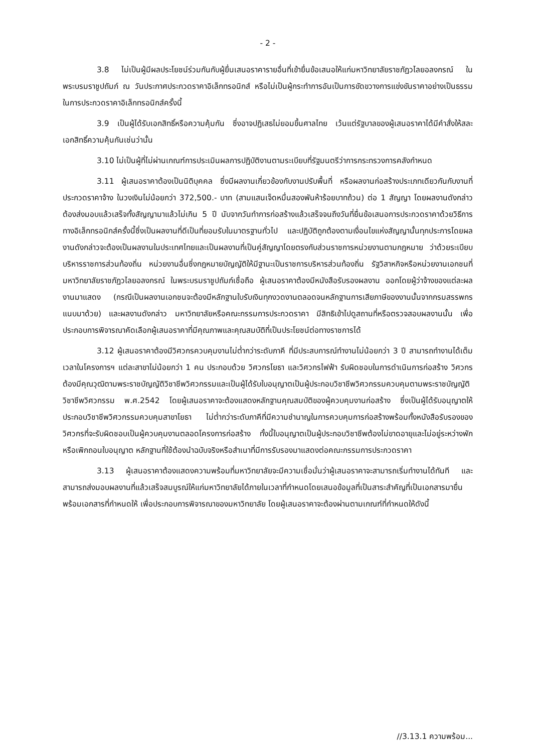- 2 -
3.8 ไม่เป็นผู้มีผลประโยชน์ร่วมกันกับผู้ยื่นเสนอราคารายอื่นที่เข้ายื่นข้อเสนอให้แก่มหาวิทยาลัยราชภัฏวไลยอลงกรณ์ ในพระบรมราชูปถัมภ์ ณ วันประกาศประกวดราคาอิเล็กทรอนิกส์ หรือไม่เป็นผู้กระทำการอันเป็นการขัดขวางการแข่งขันราคาอย่างเป็นธรรม ในการประกวดราคาอิเล็กทรอนิกส์ครั้งนี้
3.9 เป็นผู้ได้รับเอกสิทธิ์หรือความคุ้มกัน ซึ่งอาจปฏิเสธไม่ยอมขึ้นศาลไทย เว้นแต่รัฐบาลของผู้เสนอราคาได้มีคำสั่งให้สละเอกสิทธิ์ความคุ้นกันเช่นว่านั้น
3.10 ไม่เป็นผู้ที่ไม่ผ่านเกณฑ์การประเมินผลการปฏิบัติงานตามระเบียบที่รัฐมนตรีว่าการกระทรวงการคลังกำหนด
3.11 ผู้เสนอราคาต้องเป็นนิติบุคคล ซึ่งมีผลงานเกี่ยวข้องกับงานปรับพื้นที่ หรือผลงานก่อสร้างประเภทเดียวกันกับงานที่ประกวดราคาจ้าง ในวงเงินไม่น้อยกว่า 372,500.- บาท (สามแสนเจ็ดหมื่นสองพันห้าร้อยบาทถ้วน) ต่อ 1 สัญญา โดยผลงานดังกล่าวต้องส่งมอบแล้วเสร็จทั้งสัญญามาแล้วไม่เกิน 5 ปี นับจากวันทำการก่อสร้างแล้วเสร็จจนถึงวันที่ยื่นข้อเสนอการประกวดราคาด้วยวิธีการทางอิเล็กทรอนิกส์ครั้งนี้ซึ่งเป็นผลงานที่ดีเป็นที่ยอมรับในมาตรฐานทั่วไป และปฏิบัติถูกต้องตามเงื่อนไขแห่งสัญญานั้นทุกประการโดยผลงานดังกล่าวจะต้องเป็นผลงานในประเทศไทยและเป็นผลงานที่เป็นคู่สัญญาโดยตรงกับส่วนราชการหน่วยงานตามกฎหมาย ว่าด้วยระเบียบบริหารราชการส่วนท้องถิ่น หน่วยงานอื่นซึ่งกฎหมายบัญญัติให้มีฐานะเป็นราชการบริหารส่วนท้องถิ่น รัฐวิสาหกิจหรือหน่วยงานเอกชนที่มหาวิทยาลัยราชภัฏวไลยอลงกรณ์ ในพระบรมราชูปถัมภ์เชื่อถือ ผู้เสนอราคาต้องมีหนังสือรับรองผลงาน ออกโดยผู้ว่าจ้างของแต่ละผลงานมาแสดง (กรณีเป็นผลงานเอกชนจะต้องมีหลักฐานใบรับเงินทุกงวดงานตลอดจนหลักฐานการเสียภาษีของงานนั้นจากกรมสรรพกรแนบมาด้วย) และผลงานดังกล่าว มหาวิทยาลัยหรือคณะกรรมการประกวดราคา มีสิทธิเข้าไปดูสถานที่หรือตรวจสอบผลงานนั้น เพื่อประกอบการพิจารณาคัดเลือกผู้เสนอราคาที่มีคุณภาพและคุณสมบัติที่เป็นประโยชน์ต่อทางราชการได้
3.12 ผู้เสนอราคาต้องมีวิศวกรควบคุมงานไม่ต่ำกว่าระดับภาคี ที่มีประสบการณ์ทำงานไม่น้อยกว่า 3 ปี สามารถทำงานได้เต็มเวลาในโครงการฯ แต่ละสาขาไม่น้อยกว่า 1 คน ประกอบด้วย วิศวกรโยธา และวิศวกรไฟฟ้า รับผิดชอบในการดำเนินการก่อสร้าง วิศวกรต้องมีคุณวุฒิตามพระราชบัญญัติวิชาชีพวิศวกรรมและเป็นผู้ได้รับใบอนุญาตเป็นผู้ประกอบวิชาชีพวิศวกรรมควบคุมตามพระราชบัญญัติวิชาชีพวิศวกรรม พ.ศ.2542 โดยผู้เสนอราคาจะต้องแสดงหลักฐานคุณสมบัติของผู้ควบคุมงานก่อสร้าง ซึ่งเป็นผู้ได้รับอนุญาตให้ประกอบวิชาชีพวิศวกรรมควบคุมสาขาโยธา ไม่ต่ำกว่าระดับภาคีที่มีความชำนาญในการควบคุมการก่อสร้างพร้อมทั้งหนังสือรับรองของวิศวกรที่จะรับผิดชอบเป็นผู้ควบคุมงานตลอดโครงการก่อสร้าง ทั้งนี้ใบอนุญาตเป็นผู้ประกอบวิชาชีพต้องไม่ขาดอายุและไม่อยู่ระหว่างพักหรือเพิกถอนใบอนุญาต หลักฐานที่ใช้ต้องนำฉบับจริงหรือสำเนาที่มีการรับรองมาแสดงต่อคณะกรรมการประกวดราคา
3.13 ผู้เสนอราคาต้องแสดงความพร้อมที่มหาวิทยาลัยจะมีความเชื่อมั่นว่าผู้เสนอราคาจะสามารถเริ่มทำงานได้ทันที และสามารถส่งมอบผลงานที่แล้วเสร็จสมบูรณ์ให้แก่มหาวิทยาลัยได้ภายในเวลาที่กำหนดโดยเสนอข้อมูลที่เป็นสาระสำคัญที่เป็นเอกสารมายื่นพร้อมเอกสารที่กำหนดให้ เพื่อประกอบการพิจารณาของมหาวิทยาลัย โดยผู้เสนอราคาจะต้องผ่านตามเกณฑ์ที่กำหนดให้ดังนี้
//3.13.1 ความพร้อม...